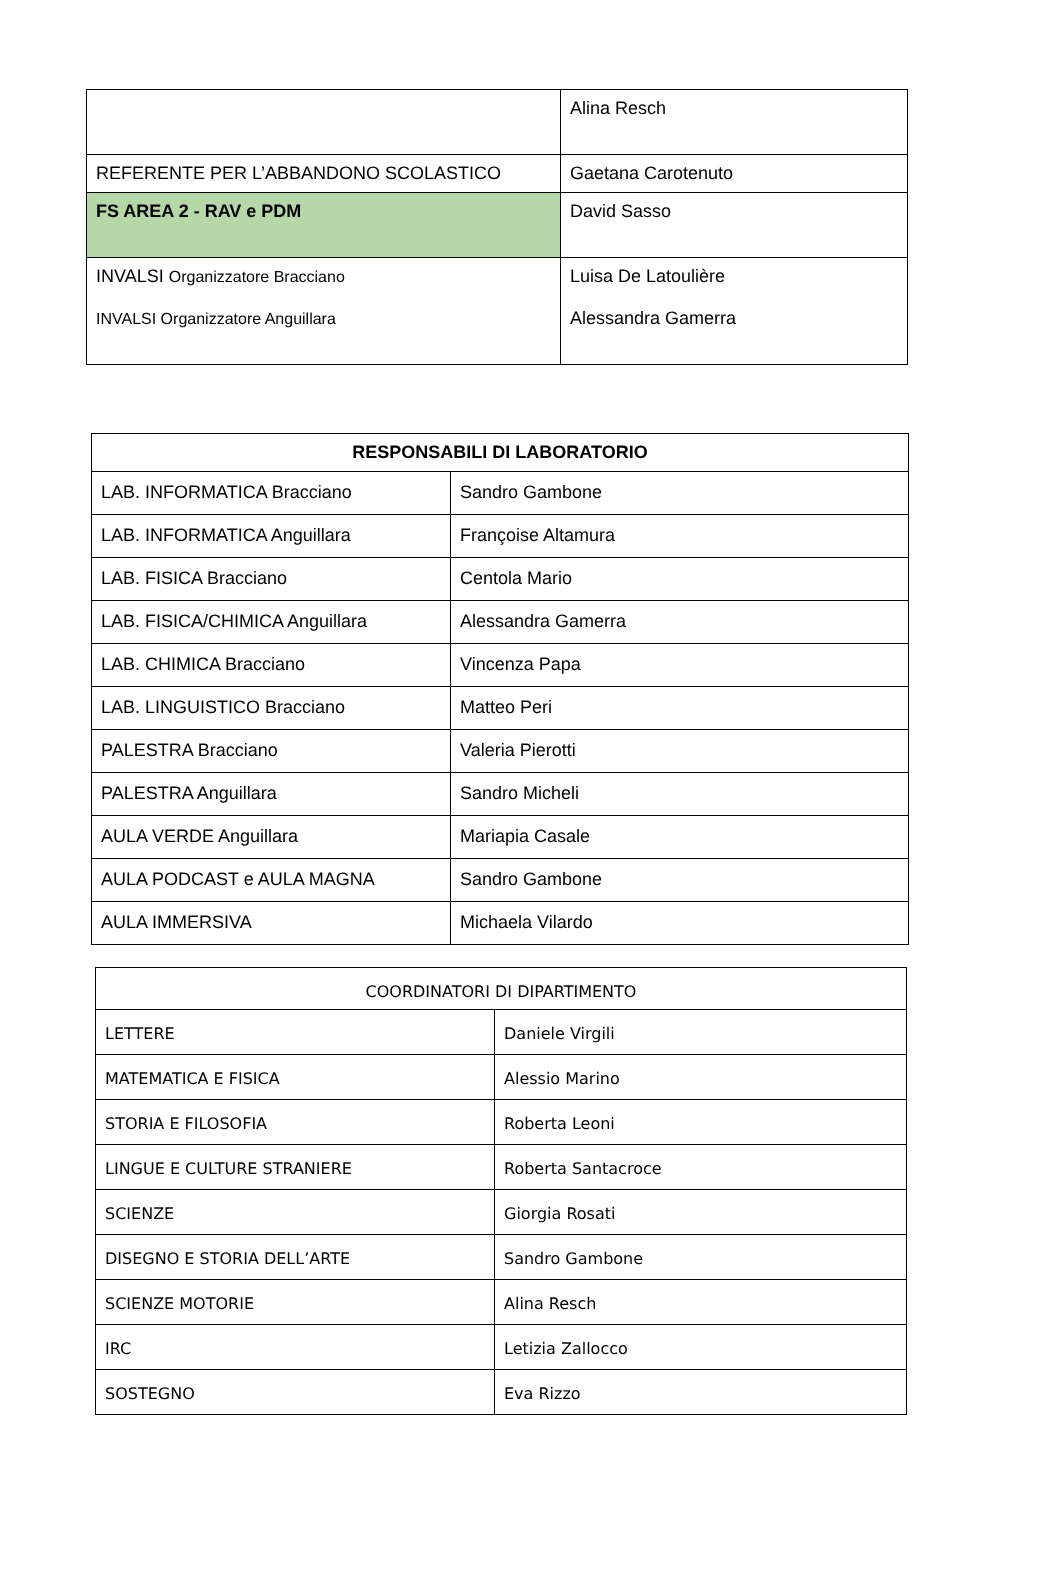| | Alina Resch |
| REFERENTE PER L’ABBANDONO SCOLASTICO | Gaetana Carotenuto |
| FS AREA 2 - RAV e PDM | David Sasso |
| INVALSI Organizzatore Bracciano INVALSI Organizzatore Anguillara | Luisa De Latoulière Alessandra Gamerra |
| RESPONSABILI DI LABORATORIO | |
| --- | --- |
| LAB. INFORMATICA Bracciano | Sandro Gambone |
| LAB. INFORMATICA Anguillara | Françoise Altamura |
| LAB. FISICA Bracciano | Centola Mario |
| LAB. FISICA/CHIMICA Anguillara | Alessandra Gamerra |
| LAB. CHIMICA Bracciano | Vincenza Papa |
| LAB. LINGUISTICO Bracciano | Matteo Peri |
| PALESTRA Bracciano | Valeria Pierotti |
| PALESTRA Anguillara | Sandro Micheli |
| AULA VERDE Anguillara | Mariapia Casale |
| AULA PODCAST e AULA MAGNA | Sandro Gambone |
| AULA IMMERSIVA | Michaela Vilardo |
| COORDINATORI DI DIPARTIMENTO | |
| --- | --- |
| LETTERE | Daniele Virgili |
| MATEMATICA E FISICA | Alessio Marino |
| STORIA E FILOSOFIA | Roberta Leoni |
| LINGUE E CULTURE STRANIERE | Roberta Santacroce |
| SCIENZE | Giorgia Rosati |
| DISEGNO E STORIA DELL’ARTE | Sandro Gambone |
| SCIENZE MOTORIE | Alina Resch |
| IRC | Letizia Zallocco |
| SOSTEGNO | Eva Rizzo |